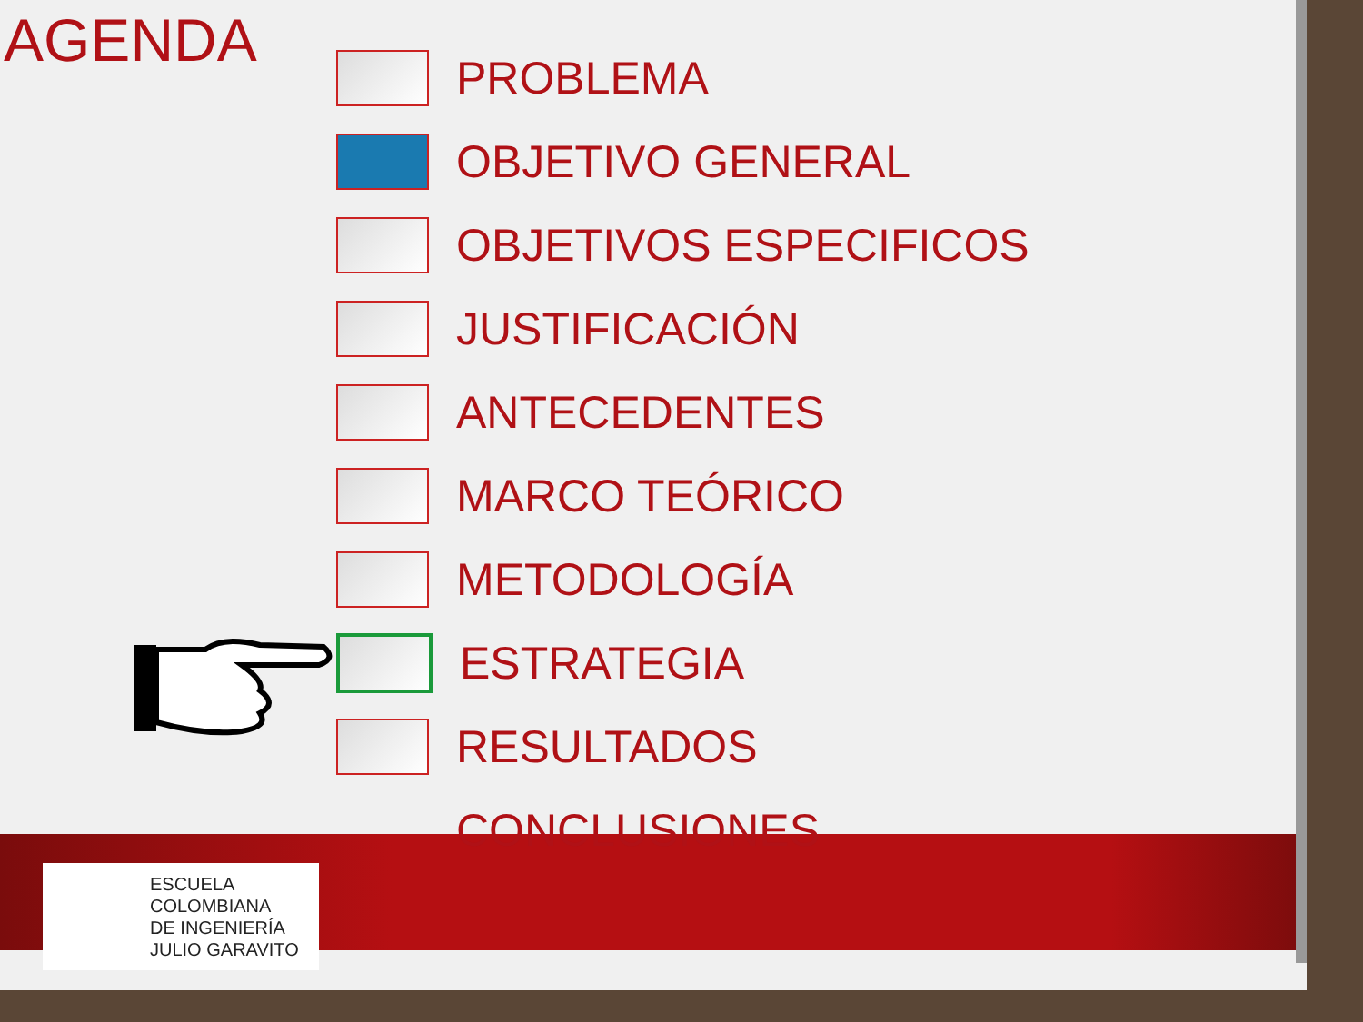AGENDA
PROBLEMA
OBJETIVO GENERAL
OBJETIVOS ESPECIFICOS
JUSTIFICACIÓN
ANTECEDENTES
MARCO TEÓRICO
METODOLOGÍA
ESTRATEGIA
RESULTADOS
CONCLUSIONES
ESCUELA
COLOMBIANA
DE INGENIERÍA
JULIO GARAVITO